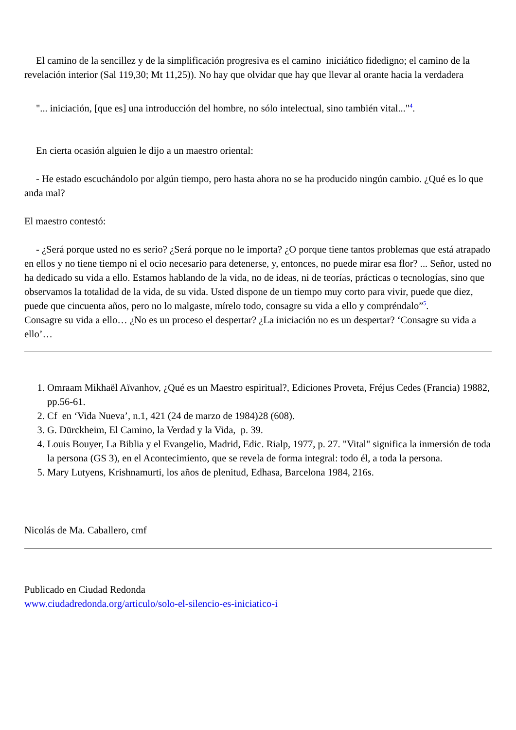El camino de la sencillez y de la simplificación progresiva es el camino iniciático fidedigno; el camino de la revelación interior (Sal 119,30; Mt 11,25)). No hay que olvidar que hay que llevar al orante hacia la verdadera
"... iniciación, [que es] una introducción del hombre, no sólo intelectual, sino también vital..."<sup>4</sup>.
En cierta ocasión alguien le dijo a un maestro oriental:
- He estado escuchándolo por algún tiempo, pero hasta ahora no se ha producido ningún cambio. ¿Qué es lo que anda mal?
El maestro contestó:
- ¿Será porque usted no es serio? ¿Será porque no le importa? ¿O porque tiene tantos problemas que está atrapado en ellos y no tiene tiempo ni el ocio necesario para detenerse, y, entonces, no puede mirar esa flor? ... Señor, usted no ha dedicado su vida a ello. Estamos hablando de la vida, no de ideas, ni de teorías, prácticas o tecnologías, sino que observamos la totalidad de la vida, de su vida. Usted dispone de un tiempo muy corto para vivir, puede que diez, puede que cincuenta años, pero no lo malgaste, mírelo todo, consagre su vida a ello y compréndalo”<sup>5</sup>.
Consagre su vida a ello… ¿No es un proceso el despertar? ¿La iniciación no es un despertar? ‘Consagre su vida a ello’…
1. Omraam Mikhaël Aïvanhov, ¿Qué es un Maestro espiritual?, Ediciones Proveta, Fréjus Cedes (Francia) 19882, pp.56-61.
2. Cf en ‘Vida Nueva’, n.1, 421 (24 de marzo de 1984)28 (608).
3. G. Dürckheim, El Camino, la Verdad y la Vida, p. 39.
4. Louis Bouyer, La Biblia y el Evangelio, Madrid, Edic. Rialp, 1977, p. 27. "Vital" significa la inmersión de toda la persona (GS 3), en el Acontecimiento, que se revela de forma integral: todo él, a toda la persona.
5. Mary Lutyens, Krishnamurti, los años de plenitud, Edhasa, Barcelona 1984, 216s.
Nicolás de Ma. Caballero, cmf
Publicado en Ciudad Redonda
www.ciudadredonda.org/articulo/solo-el-silencio-es-iniciatico-i